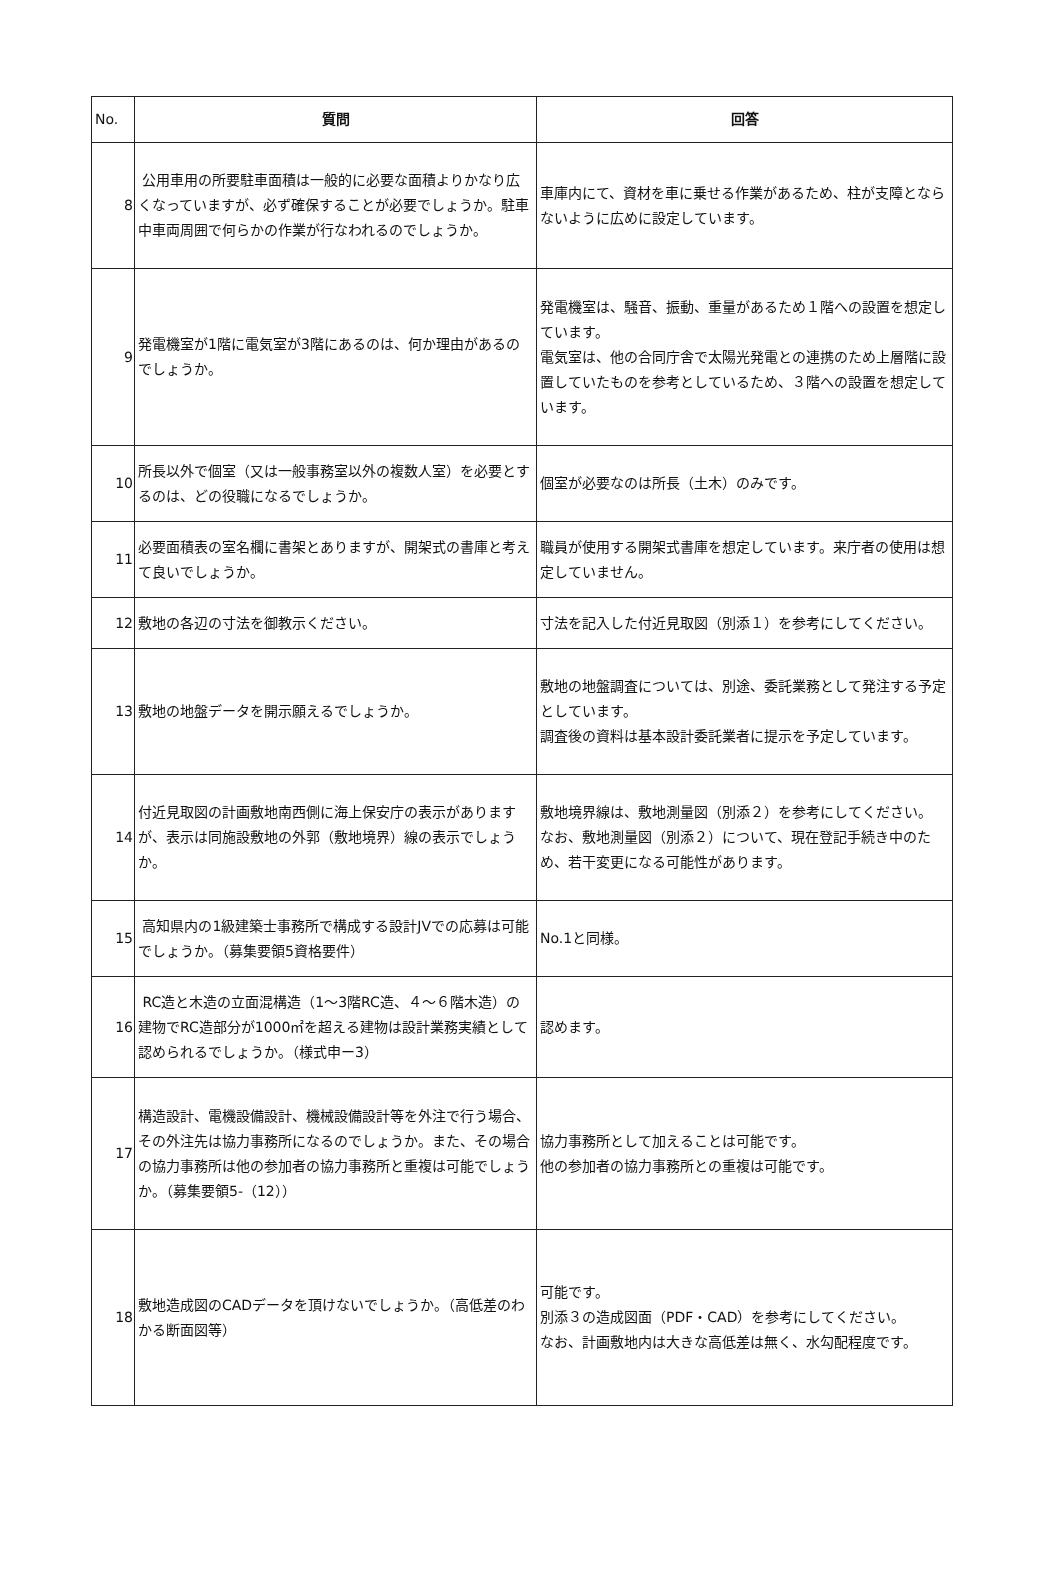| No. | 質問 | 回答 |
| --- | --- | --- |
| 8 | 公用車用の所要駐車面積は一般的に必要な面積よりかなり広くなっていますが、必ず確保することが必要でしょうか。駐車中車両周囲で何らかの作業が行なわれるのでしょうか。 | 車庫内にて、資材を車に乗せる作業があるため、柱が支障とならないように広めに設定しています。 |
| 9 | 発電機室が1階に電気室が3階にあるのは、何か理由があるのでしょうか。 | 発電機室は、騒音、振動、重量があるため１階への設置を想定しています。 電気室は、他の合同庁舎で太陽光発電との連携のため上層階に設置していたものを参考としているため、３階への設置を想定しています。 |
| 10 | 所長以外で個室（又は一般事務室以外の複数人室）を必要とするのは、どの役職になるでしょうか。 | 個室が必要なのは所長（土木）のみです。 |
| 11 | 必要面積表の室名欄に書架とありますが、開架式の書庫と考えて良いでしょうか。 | 職員が使用する開架式書庫を想定しています。来庁者の使用は想定していません。 |
| 12 | 敷地の各辺の寸法を御教示ください。 | 寸法を記入した付近見取図（別添１）を参考にしてください。 |
| 13 | 敷地の地盤データを開示願えるでしょうか。 | 敷地の地盤調査については、別途、委託業務として発注する予定としています。 調査後の資料は基本設計委託業者に提示を予定しています。 |
| 14 | 付近見取図の計画敷地南西側に海上保安庁の表示がありますが、表示は同施設敷地の外郭（敷地境界）線の表示でしょうか。 | 敷地境界線は、敷地測量図（別添２）を参考にしてください。 なお、敷地測量図（別添２）について、現在登記手続き中のため、若干変更になる可能性があります。 |
| 15 | 高知県内の1級建築士事務所で構成する設計JVでの応募は可能でしょうか。（募集要領5資格要件） | No.1と同様。 |
| 16 | RC造と木造の立面混構造（1～3階RC造、４～６階木造）の建物でRC造部分が1000㎡を超える建物は設計業務実績として認められるでしょうか。（様式申ー3） | 認めます。 |
| 17 | 構造設計、電機設備設計、機械設備設計等を外注で行う場合、その外注先は協力事務所になるのでしょうか。また、その場合の協力事務所は他の参加者の協力事務所と重複は可能でしょうか。（募集要領5-（12）） | 協力事務所として加えることは可能です。 他の参加者の協力事務所との重複は可能です。 |
| 18 | 敷地造成図のCADデータを頂けないでしょうか。（高低差のわかる断面図等） | 可能です。 別添３の造成図面（PDF・CAD）を参考にしてください。 なお、計画敷地内は大きな高低差は無く、水勾配程度です。 |